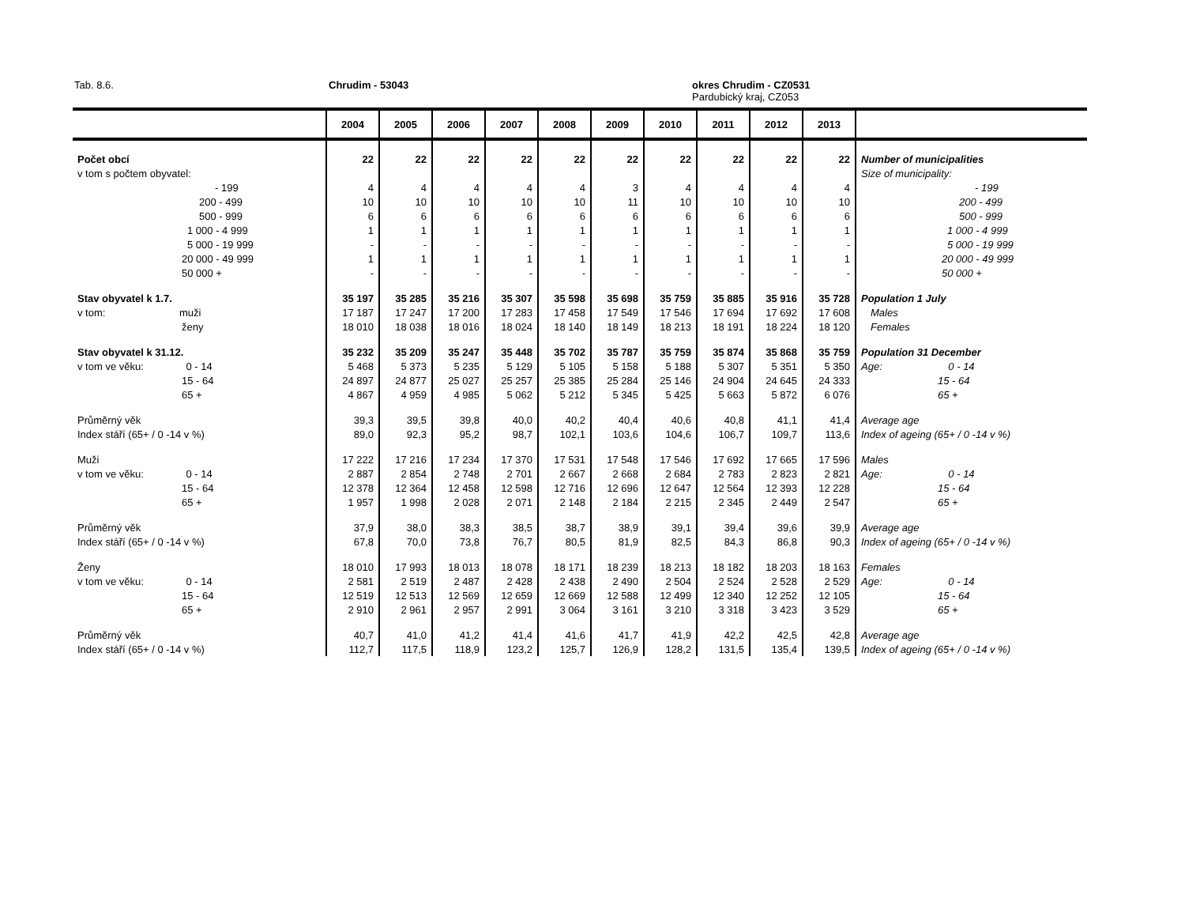Tab. 8.6. Chrudim - 53043
okres Chrudim - CZ0531
Pardubický kraj, CZ053
| | 2004 | 2005 | 2006 | 2007 | 2008 | 2009 | 2010 | 2011 | 2012 | 2013 | |
| --- | --- | --- | --- | --- | --- | --- | --- | --- | --- | --- | --- |
| Počet obcí | 22 | 22 | 22 | 22 | 22 | 22 | 22 | 22 | 22 | 22 | Number of municipalities |
| v tom s počtem obyvatel: | | | | | | | | | | | Size of municipality: |
| - 199 | 4 | 4 | 4 | 4 | 4 | 3 | 4 | 4 | 4 | 4 | - 199 |
| 200 - 499 | 10 | 10 | 10 | 10 | 10 | 11 | 10 | 10 | 10 | 10 | 200 - 499 |
| 500 - 999 | 6 | 6 | 6 | 6 | 6 | 6 | 6 | 6 | 6 | 6 | 500 - 999 |
| 1 000 - 4 999 | 1 | 1 | 1 | 1 | 1 | 1 | 1 | 1 | 1 | 1 | 1 000 - 4 999 |
| 5 000 - 19 999 | - | - | - | - | - | - | - | - | - | - | 5 000 - 19 999 |
| 20 000 - 49 999 | 1 | 1 | 1 | 1 | 1 | 1 | 1 | 1 | 1 | 1 | 20 000 - 49 999 |
| 50 000 + | - | - | - | - | - | - | - | - | - | - | 50 000 + |
| Stav obyvatel k 1.7. | 35 197 | 35 285 | 35 216 | 35 307 | 35 598 | 35 698 | 35 759 | 35 885 | 35 916 | 35 728 | Population 1 July |
| v tom: muži | 17 187 | 17 247 | 17 200 | 17 283 | 17 458 | 17 549 | 17 546 | 17 694 | 17 692 | 17 608 | Males |
| ženy | 18 010 | 18 038 | 18 016 | 18 024 | 18 140 | 18 149 | 18 213 | 18 191 | 18 224 | 18 120 | Females |
| Stav obyvatel k 31.12. | 35 232 | 35 209 | 35 247 | 35 448 | 35 702 | 35 787 | 35 759 | 35 874 | 35 868 | 35 759 | Population 31 December |
| v tom ve věku: 0 - 14 | 5 468 | 5 373 | 5 235 | 5 129 | 5 105 | 5 158 | 5 188 | 5 307 | 5 351 | 5 350 | Age: 0 - 14 |
| 15 - 64 | 24 897 | 24 877 | 25 027 | 25 257 | 25 385 | 25 284 | 25 146 | 24 904 | 24 645 | 24 333 | 15 - 64 |
| 65 + | 4 867 | 4 959 | 4 985 | 5 062 | 5 212 | 5 345 | 5 425 | 5 663 | 5 872 | 6 076 | 65 + |
| Průměrný věk | 39,3 | 39,5 | 39,8 | 40,0 | 40,2 | 40,4 | 40,6 | 40,8 | 41,1 | 41,4 | Average age |
| Index stáří (65+ / 0 -14 v %) | 89,0 | 92,3 | 95,2 | 98,7 | 102,1 | 103,6 | 104,6 | 106,7 | 109,7 | 113,6 | Index of ageing (65+ / 0 -14 v %) |
| Muži | 17 222 | 17 216 | 17 234 | 17 370 | 17 531 | 17 548 | 17 546 | 17 692 | 17 665 | 17 596 | Males |
| v tom ve věku: 0 - 14 | 2 887 | 2 854 | 2 748 | 2 701 | 2 667 | 2 668 | 2 684 | 2 783 | 2 823 | 2 821 | Age: 0 - 14 |
| 15 - 64 | 12 378 | 12 364 | 12 458 | 12 598 | 12 716 | 12 696 | 12 647 | 12 564 | 12 393 | 12 228 | 15 - 64 |
| 65 + | 1 957 | 1 998 | 2 028 | 2 071 | 2 148 | 2 184 | 2 215 | 2 345 | 2 449 | 2 547 | 65 + |
| Průměrný věk | 37,9 | 38,0 | 38,3 | 38,5 | 38,7 | 38,9 | 39,1 | 39,4 | 39,6 | 39,9 | Average age |
| Index stáří (65+ / 0 -14 v %) | 67,8 | 70,0 | 73,8 | 76,7 | 80,5 | 81,9 | 82,5 | 84,3 | 86,8 | 90,3 | Index of ageing (65+ / 0 -14 v %) |
| Ženy | 18 010 | 17 993 | 18 013 | 18 078 | 18 171 | 18 239 | 18 213 | 18 182 | 18 203 | 18 163 | Females |
| v tom ve věku: 0 - 14 | 2 581 | 2 519 | 2 487 | 2 428 | 2 438 | 2 490 | 2 504 | 2 524 | 2 528 | 2 529 | Age: 0 - 14 |
| 15 - 64 | 12 519 | 12 513 | 12 569 | 12 659 | 12 669 | 12 588 | 12 499 | 12 340 | 12 252 | 12 105 | 15 - 64 |
| 65 + | 2 910 | 2 961 | 2 957 | 2 991 | 3 064 | 3 161 | 3 210 | 3 318 | 3 423 | 3 529 | 65 + |
| Průměrný věk | 40,7 | 41,0 | 41,2 | 41,4 | 41,6 | 41,7 | 41,9 | 42,2 | 42,5 | 42,8 | Average age |
| Index stáří (65+ / 0 -14 v %) | 112,7 | 117,5 | 118,9 | 123,2 | 125,7 | 126,9 | 128,2 | 131,5 | 135,4 | 139,5 | Index of ageing (65+ / 0 -14 v %) |